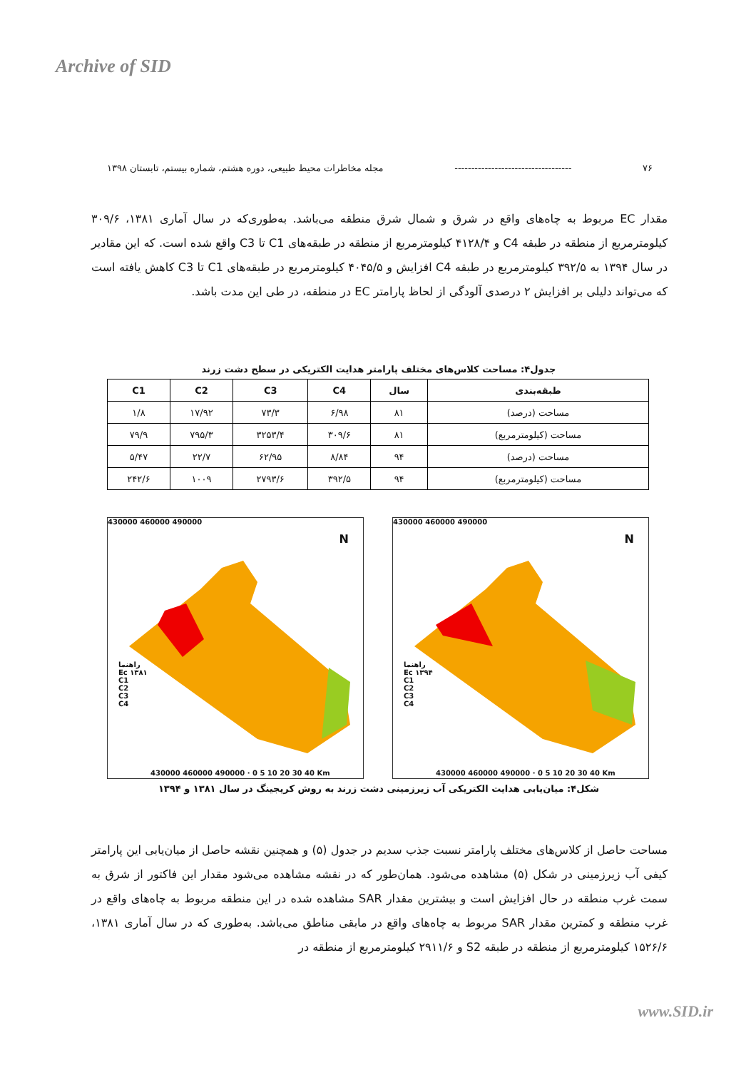Archive of SID
۷۶ ----------------------------------- مجله مخاطرات محیط طبیعی، دوره هشتم، شماره بیستم، تابستان ۱۳۹۸
مقدار EC مربوط به چاه‌های واقع در شرق و شمال شرق منطقه می‌باشد. به‌طوری‌که در سال آماری ۱۳۸۱، ۳۰۹/۶ کیلومترمربع از منطقه در طبقه C4 و ۴۱۲۸/۴ کیلومترمربع از منطقه در طبقه‌های C1 تا C3 واقع شده است. که این مقادیر در سال ۱۳۹۴ به ۳۹۲/۵ کیلومترمربع در طبقه C4 افزایش و ۴۰۴۵/۵ کیلومترمربع در طبقه‌های C1 تا C3 کاهش یافته است که می‌تواند دلیلی بر افزایش ۲ درصدی آلودگی از لحاظ پارامتر EC در منطقه، در طی این مدت باشد.
جدول۴: مساحت کلاس‌های مختلف پارامتر هدایت الکتریکی در سطح دشت زرند
| طبقه‌بندی | سال | C4 | C3 | C2 | C1 |
| --- | --- | --- | --- | --- | --- |
| مساحت (درصد) | ۸۱ | ۶/۹۸ | ۷۳/۳ | ۱۷/۹۲ | ۱/۸ |
| مساحت (کیلومترمربع) | ۸۱ | ۳۰۹/۶ | ۳۲۵۳/۴ | ۷۹۵/۳ | ۷۹/۹ |
| مساحت (درصد) | ۹۴ | ۸/۸۴ | ۶۲/۹۵ | ۲۲/۷ | ۵/۴۷ |
| مساحت (کیلومترمربع) | ۹۴ | ۳۹۲/۵ | ۲۷۹۳/۶ | ۱۰۰۹ | ۲۴۲/۶ |
430000 460000 490000
راهنما
Ec ۱۳۸۱
C1
C2
C3
C4
430000 460000 490000 · 0 5 10 20 30 40 Km
N
430000 460000 490000
راهنما
Ec ۱۳۹۴
C1
C2
C3
C4
430000 460000 490000 · 0 5 10 20 30 40 Km
N
شکل۴: میان‌یابی هدایت الکتریکی آب زیرزمینی دشت زرند به روش کریجینگ در سال ۱۳۸۱ و ۱۳۹۴
مساحت حاصل از کلاس‌های مختلف پارامتر نسبت جذب سدیم در جدول (۵) و همچنین نقشه حاصل از میان‌یابی این پارامتر کیفی آب زیرزمینی در شکل (۵) مشاهده می‌شود. همان‌طور که در نقشه مشاهده می‌شود مقدار این فاکتور از شرق به سمت غرب منطقه در حال افزایش است و بیشترین مقدار SAR مشاهده شده در این منطقه مربوط به چاه‌های واقع در غرب منطقه و کمترین مقدار SAR مربوط به چاه‌های واقع در مابقی مناطق می‌باشد. به‌طوری که در سال آماری ۱۳۸۱، ۱۵۲۶/۶ کیلومترمربع از منطقه در طبقه S2 و ۲۹۱۱/۶ کیلومترمربع از منطقه در
www.SID.ir